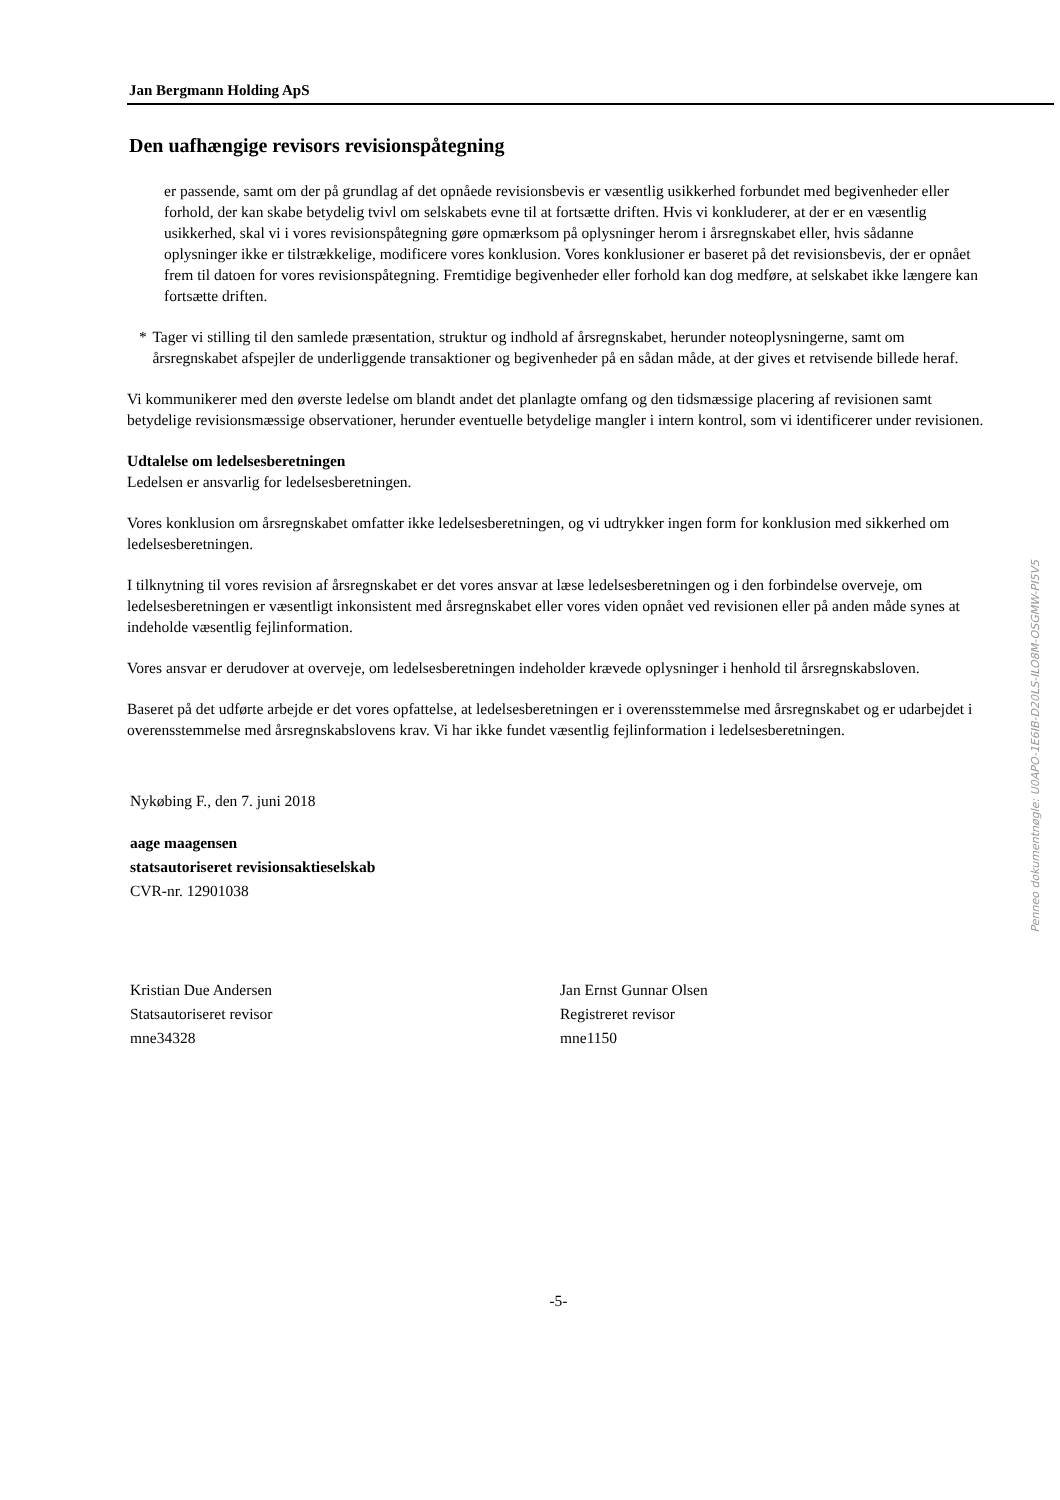Jan Bergmann Holding ApS
Den uafhængige revisors revisionspåtegning
er passende, samt om der på grundlag af det opnåede revisionsbevis er væsentlig usikkerhed forbundet med begivenheder eller forhold, der kan skabe betydelig tvivl om selskabets evne til at fortsætte driften. Hvis vi konkluderer, at der er en væsentlig usikkerhed, skal vi i vores revisionspåtegning gøre opmærksom på oplysninger herom i årsregnskabet eller, hvis sådanne oplysninger ikke er tilstrækkelige, modificere vores konklusion. Vores konklusioner er baseret på det revisionsbevis, der er opnået frem til datoen for vores revisionspåtegning. Fremtidige begivenheder eller forhold kan dog medføre, at selskabet ikke længere kan fortsætte driften.
* Tager vi stilling til den samlede præsentation, struktur og indhold af årsregnskabet, herunder noteoplysningerne, samt om årsregnskabet afspejler de underliggende transaktioner og begivenheder på en sådan måde, at der gives et retvisende billede heraf.
Vi kommunikerer med den øverste ledelse om blandt andet det planlagte omfang og den tidsmæssige placering af revisionen samt betydelige revisionsmæssige observationer, herunder eventuelle betydelige mangler i intern kontrol, som vi identificerer under revisionen.
Udtalelse om ledelsesberetningen
Ledelsen er ansvarlig for ledelsesberetningen.
Vores konklusion om årsregnskabet omfatter ikke ledelsesberetningen, og vi udtrykker ingen form for konklusion med sikkerhed om ledelsesberetningen.
I tilknytning til vores revision af årsregnskabet er det vores ansvar at læse ledelsesberetningen og i den forbindelse overveje, om ledelsesberetningen er væsentligt inkonsistent med årsregnskabet eller vores viden opnået ved revisionen eller på anden måde synes at indeholde væsentlig fejlinformation.
Vores ansvar er derudover at overveje, om ledelsesberetningen indeholder krævede oplysninger i henhold til årsregnskabsloven.
Baseret på det udførte arbejde er det vores opfattelse, at ledelsesberetningen er i overensstemmelse med årsregnskabet og er udarbejdet i overensstemmelse med årsregnskabslovens krav. Vi har ikke fundet væsentlig fejlinformation i ledelsesberetningen.
Nykøbing F., den 7. juni 2018
aage maagensen
statsautoriseret revisionsaktieselskab
CVR-nr. 12901038
Kristian Due Andersen
Statsautoriseret revisor
mne34328
Jan Ernst Gunnar Olsen
Registreret revisor
mne1150
-5-
Penneo dokumentnøgle: U0APO-1E6IB-D20LS-ILO8M-OSGMW-PI5V5